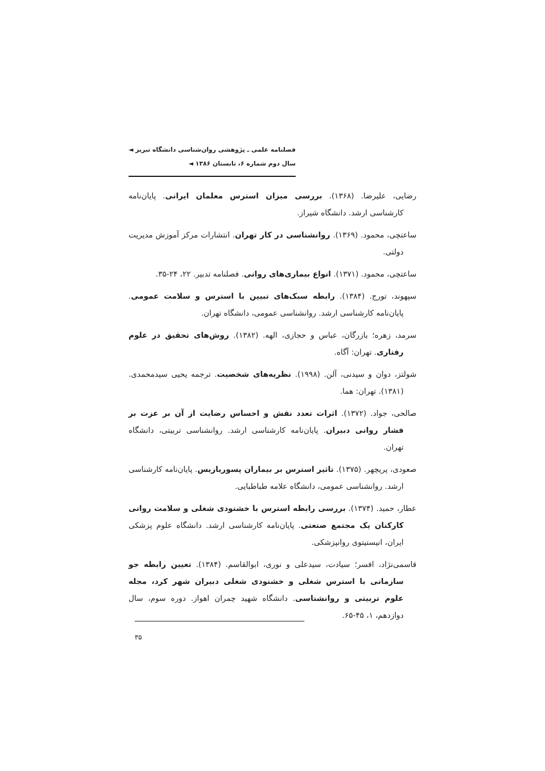فصلنامه علمی ـ پژوهشی روان‌شناسی دانشگاه تبریز ◄
سال دوم شماره ۶، تابستان ۱۳۸۶ ◄
رضایی، علیرضا. (۱۳۶۸). بررسی میزان استرس معلمان ایرانی. پایان‌نامه کارشناسی ارشد. دانشگاه شیراز.
ساعتچی، محمود. (۱۳۶۹). روانشناسی در کار تهران. انتشارات مرکز آموزش مدیریت دولتی.
ساعتچی، محمود. (۱۳۷۱). انواع بیماری‌های روانی. فصلنامه تدبیر. ۲۲، ۲۴-۳۵.
سپهوند، تورج. (۱۳۸۴). رابطه سبک‌های تبیین با استرس و سلامت عمومی. پایان‌نامه کارشناسی ارشد. روانشناسی عمومی، دانشگاه تهران.
سرمد، زهره؛ بازرگان، عباس و حجازی، الهه. (۱۳۸۲). روش‌های تحقیق در علوم رفتاری. تهران: آگاه.
شولتز، دوان و سیدنی، آلن. (۱۹۹۸). نظریه‌های شخصیت. ترجمه یحیی سیدمحمدی. (۱۳۸۱). تهران: هما.
صالحی، جواد. (۱۳۷۲). اثرات تعدد نقش و احساس رضایت از آن بر عزت بر فشار روانی دبیران. پایان‌نامه کارشناسی ارشد. روانشناسی تربیتی، دانشگاه تهران.
صعودی، پریچهر. (۱۳۷۵). تاثیر استرس بر بیماران پسوریازیس. پایان‌نامه کارشناسی ارشد. روانشناسی عمومی، دانشگاه علامه طباطبایی.
عطار، حمید. (۱۳۷۴). بررسی رابطه استرس با خشنودی شغلی و سلامت روانی کارکنان یک مجتمع صنعتی. پایان‌نامه کارشناسی ارشد. دانشگاه علوم پزشکی ایران، انیستیتوی روانپزشکی.
قاسمی‌نژاد، افسر؛ سیادت، سیدعلی و نوری، ابوالقاسم. (۱۳۸۴). تعیین رابطه جو سازمانی با استرس شغلی و خشنودی شغلی دبیران شهر کرد، مجله علوم تربیتی و روانشناسی. دانشگاه شهید چمران اهواز. دوره سوم، سال دوازدهم، ۱، ۴۵-۶۵.
۳۵